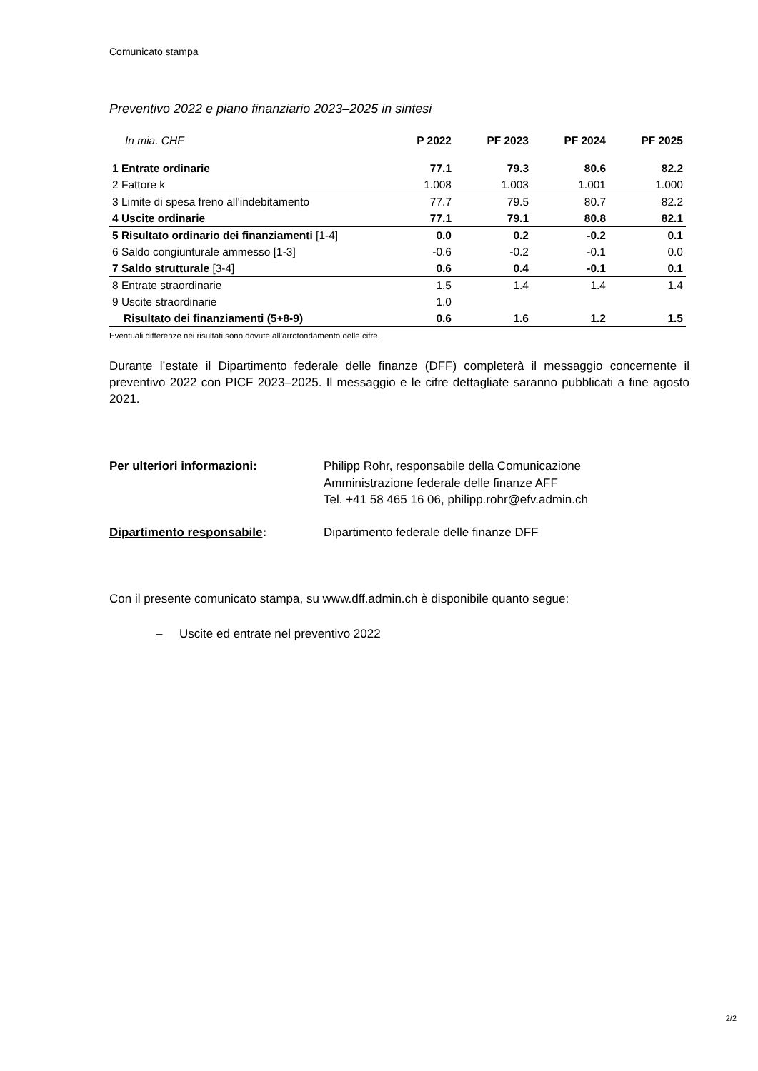Comunicato stampa
Preventivo 2022 e piano finanziario 2023–2025 in sintesi
| In mia. CHF | P 2022 | PF 2023 | PF 2024 | PF 2025 |
| --- | --- | --- | --- | --- |
| 1 Entrate ordinarie | 77.1 | 79.3 | 80.6 | 82.2 |
| 2 Fattore k | 1.008 | 1.003 | 1.001 | 1.000 |
| 3 Limite di spesa freno all'indebitamento | 77.7 | 79.5 | 80.7 | 82.2 |
| 4 Uscite ordinarie | 77.1 | 79.1 | 80.8 | 82.1 |
| 5 Risultato ordinario dei finanziamenti [1-4] | 0.0 | 0.2 | -0.2 | 0.1 |
| 6 Saldo congiunturale ammesso [1-3] | -0.6 | -0.2 | -0.1 | 0.0 |
| 7 Saldo strutturale [3-4] | 0.6 | 0.4 | -0.1 | 0.1 |
| 8 Entrate straordinarie | 1.5 | 1.4 | 1.4 | 1.4 |
| 9 Uscite straordinarie | 1.0 | | | |
| Risultato dei finanziamenti (5+8-9) | 0.6 | 1.6 | 1.2 | 1.5 |
Eventuali differenze nei risultati sono dovute all’arrotondamento delle cifre.
Durante l’estate il Dipartimento federale delle finanze (DFF) completerà il messaggio concernente il preventivo 2022 con PICF 2023–2025. Il messaggio e le cifre dettagliate saranno pubblicati a fine agosto 2021.
Per ulteriori informazioni: Philipp Rohr, responsabile della Comunicazione
Amministrazione federale delle finanze AFF
Tel. +41 58 465 16 06, philipp.rohr@efv.admin.ch
Dipartimento responsabile: Dipartimento federale delle finanze DFF
Con il presente comunicato stampa, su www.dff.admin.ch è disponibile quanto segue:
– Uscite ed entrate nel preventivo 2022
2/2